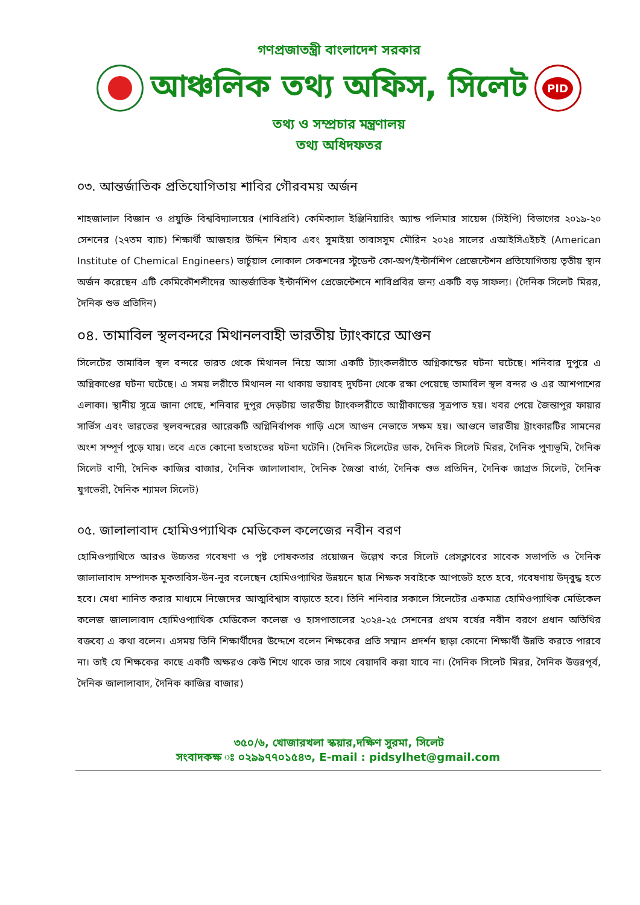গণপ্রজাতন্ত্রী বাংলাদেশ সরকার
আঞ্চলিক তথ্য অফিস, সিলেট
PID
তথ্য ও সম্প্রচার মন্ত্রণালয়
তথ্য অধিদফতর
০৩. আন্তর্জাতিক প্রতিযোগিতায় শাবির গৌরবময় অর্জন
শাহজালাল বিজ্ঞান ও প্রযুক্তি বিশ্ববিদ্যালয়ের (শাবিপ্রবি) কেমিক্যাল ইঞ্জিনিয়ারিং অ্যান্ড পলিমার সায়েন্স (সিইপি) বিভাগের ২০১৯-২০ সেশনের (২৭তম ব্যাচ) শিক্ষার্থী আজহার উদ্দিন শিহাব এবং সুমাইয়া তাবাসসুম মৌরিন ২০২৪ সালের এআইসিএইচই (American Institute of Chemical Engineers) ভার্চুয়াল লোকাল সেকশনের স্টুডেন্ট কো-অপ/ইন্টার্নশিপ প্রেজেন্টেশন প্রতিযোগিতায় তৃতীয় স্থান অর্জন করেছেন এটি কেমিকৌশলীদের আন্তর্জাতিক ইন্টার্নশিপ প্রেজেন্টেশনে শাবিপ্রবির জন্য একটি বড় সাফল্য। (দৈনিক সিলেট মিরর, দৈনিক শুভ প্রতিদিন)
০৪. তামাবিল স্থলবন্দরে মিথানলবাহী ভারতীয় ট্যাংকারে আগুন
সিলেটের তামাবিল স্থল বন্দরে ভারত থেকে মিথানল নিয়ে আসা একটি ট্যাংকলরীতে অগ্নিকান্ডের ঘটনা ঘটেছে। শনিবার দুপুরে এ অগ্নিকাণ্ডের ঘটনা ঘটেছে। এ সময় লরীতে মিথানল না থাকায় ভয়াবহ দুর্ঘটনা থেকে রক্ষা পেয়েছে তামাবিল স্থল বন্দর ও এর আশপাশের এলাকা। স্থানীয় সূত্রে জানা গেছে, শনিবার দুপুর দেড়টায় ভারতীয় ট্যাংকলরীতে আগ্নীকান্ডের সূত্রপাত হয়। খবর পেয়ে জৈন্তাপুর ফায়ার সার্ভিস এবং ভারতের স্থলবন্দরের আরেকটি অগ্নিনির্বাপক গাড়ি এসে আগুন নেভাতে সক্ষম হয়। আগুনে ভারতীয় ট্রাংকারটির সামনের অংশ সম্পূর্ণ পুড়ে যায়। তবে এতে কোনো হতাহতের ঘটনা ঘটেনি। (দৈনিক সিলেটের ডাক, দৈনিক সিলেট মিরর, দৈনিক পুণ্যভূমি, দৈনিক সিলেট বাণী, দৈনিক কাজির বাজার, দৈনিক জালালাবাদ, দৈনিক জৈন্তা বার্তা, দৈনিক শুভ প্রতিদিন, দৈনিক জাগ্রত সিলেট, দৈনিক যুগভেরী, দৈনিক শ্যামল সিলেট)
০৫. জালালাবাদ হোমিওপ্যাথিক মেডিকেল কলেজের নবীন বরণ
হোমিওপ্যাথিতে আরও উচ্চতর গবেষণা ও পৃষ্ট পোষকতার প্রয়োজন উল্লেখ করে সিলেট প্রেসক্লাবের সাবেক সভাপতি ও দৈনিক জালালাবাদ সম্পাদক মুকতাবিস-উন-নূর বলেছেন হোমিওপ্যাথির উন্নয়নে ছাত্র শিক্ষক সবাইকে আপডেট হতে হবে, গবেষণায় উদ্‌বুদ্ধ হতে হবে। মেধা শানিত করার মাধ্যমে নিজেদের আত্মবিশ্বাস বাড়াতে হবে। তিনি শনিবার সকালে সিলেটের একমাত্র হোমিওপ্যাথিক মেডিকেল কলেজ জালালাবাদ হোমিওপ্যাথিক মেডিকেল কলেজ ও হাসপাতালের ২০২৪-২৫ সেশনের প্রথম বর্ষের নবীন বরণে প্রধান অতিথির বক্তব্যে এ কথা বলেন। এসময় তিনি শিক্ষার্থীদের উদ্দেশে বলেন শিক্ষকের প্রতি সম্মান প্রদর্শন ছাড়া কোনো শিক্ষার্থী উন্নতি করতে পারবে না। তাই যে শিক্ষকের কাছে একটি অক্ষরও কেউ শিখে থাকে তার সাথে বেয়াদবি করা যাবে না। (দৈনিক সিলেট মিরর, দৈনিক উত্তরপূর্ব, দৈনিক জালালাবাদ, দৈনিক কাজির বাজার)
৩৫০/৬, খোজারখলা স্কয়ার,দক্ষিণ সুরমা, সিলেট
সংবাদকক্ষ ঃ ০২৯৯৭৭০১৫৪৩, E-mail : pidsylhet@gmail.com